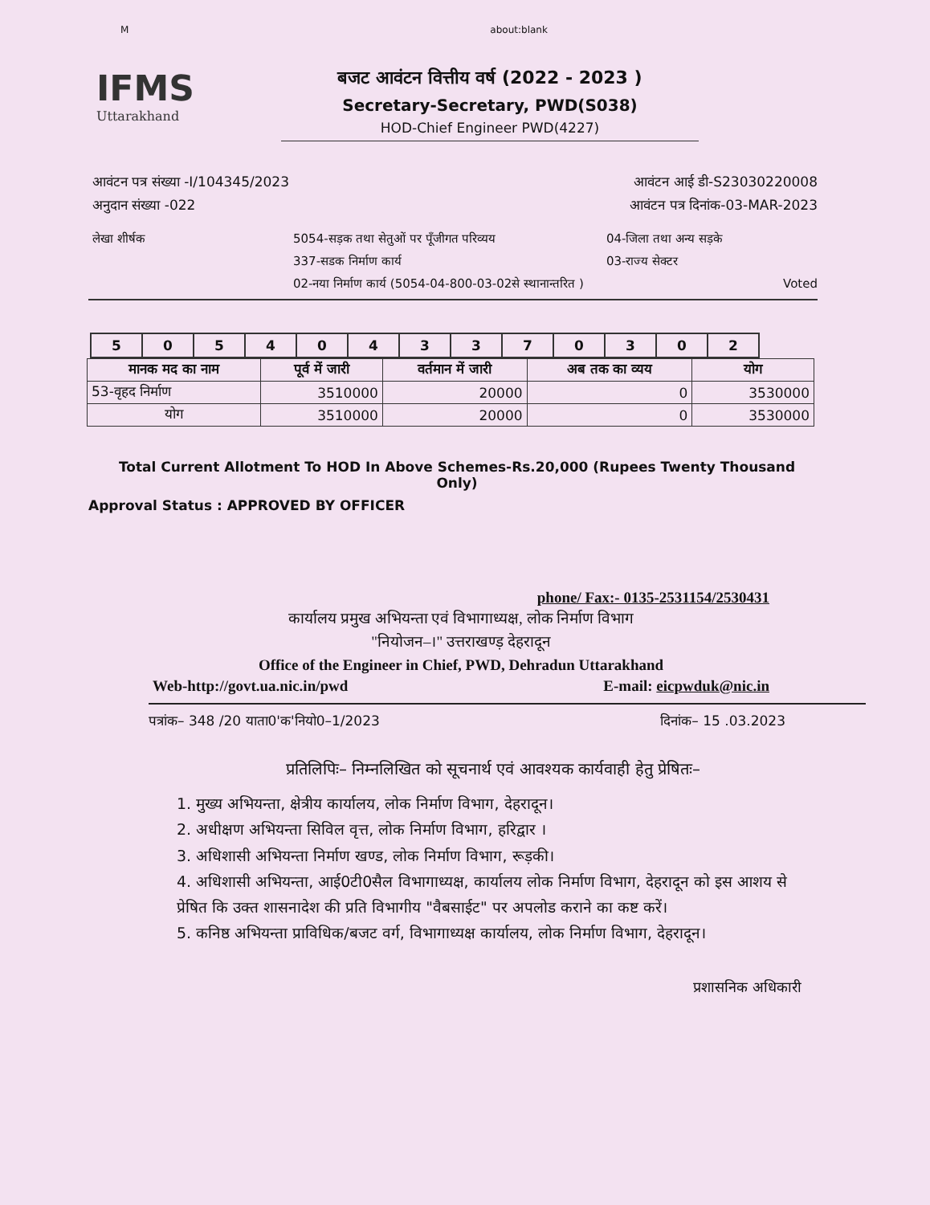Mabout:blank
IFMS
Uttarakhand
बजट आवंटन वित्तीय वर्ष (2022 - 2023 )
Secretary-Secretary, PWD(S038)
HOD-Chief Engineer PWD(4227)
आवंटन पत्र संख्या -I/104345/2023 आवंटन आई डी-S23030220008
अनुदान संख्या -022 आवंटन पत्र दिनांक-03-MAR-2023
लेखा शीर्षक
5054-सड़क तथा सेतुओं पर पूँजीगत परिव्यय
04-जिला तथा अन्य सड़के
337-सडक निर्माण कार्य
03-राज्य सेक्टर
02-नया निर्माण कार्य (5054-04-800-03-02से स्थानान्तरित )
Voted
| 5 | 0 | 5 | 4 | 0 | 4 | 3 | 3 | 7 | 0 | 3 | 0 | 2 |
| मानक मद का नाम | पूर्व में जारी | वर्तमान में जारी | अब तक का व्यय | योग |
| --- | --- | --- | --- | --- |
| 53-वृहद निर्माण | 3510000 | 20000 | 0 | 3530000 |
| योग | 3510000 | 20000 | 0 | 3530000 |
Total Current Allotment To HOD In Above Schemes-Rs.20,000 (Rupees Twenty Thousand Only)
Approval Status : APPROVED BY OFFICER
phone/ Fax:- 0135-2531154/2530431
कार्यालय प्रमुख अभियन्ता एवं विभागाध्यक्ष, लोक निर्माण विभाग
"नियोजन–।" उत्तराखण्ड़ देहरादून
Office of the Engineer in Chief, PWD, Dehradun Uttarakhand
Web-http://govt.ua.nic.in/pwd E-mail: eicpwduk@nic.in
पत्रांक– 348 /20 याता0'क'नियो0–1/2023 दिनांक– 15 .03.2023
प्रतिलिपिः– निम्नलिखित को सूचनार्थ एवं आवश्यक कार्यवाही हेतु प्रेषितः–
1. मुख्य अभियन्ता, क्षेत्रीय कार्यालय, लोक निर्माण विभाग, देहरादून।
2. अधीक्षण अभियन्ता सिविल वृत्त, लोक निर्माण विभाग, हरिद्वार ।
3. अधिशासी अभियन्ता निर्माण खण्ड, लोक निर्माण विभाग, रूड़की।
4. अधिशासी अभियन्ता, आई0टी0सैल विभागाध्यक्ष, कार्यालय लोक निर्माण विभाग, देहरादून को इस आशय से प्रेषित कि उक्त शासनादेश की प्रति विभागीय "वैबसाईट" पर अपलोड कराने का कष्ट करें।
5. कनिष्ठ अभियन्ता प्राविधिक/बजट वर्ग, विभागाध्यक्ष कार्यालय, लोक निर्माण विभाग, देहरादून।
प्रशासनिक अधिकारी